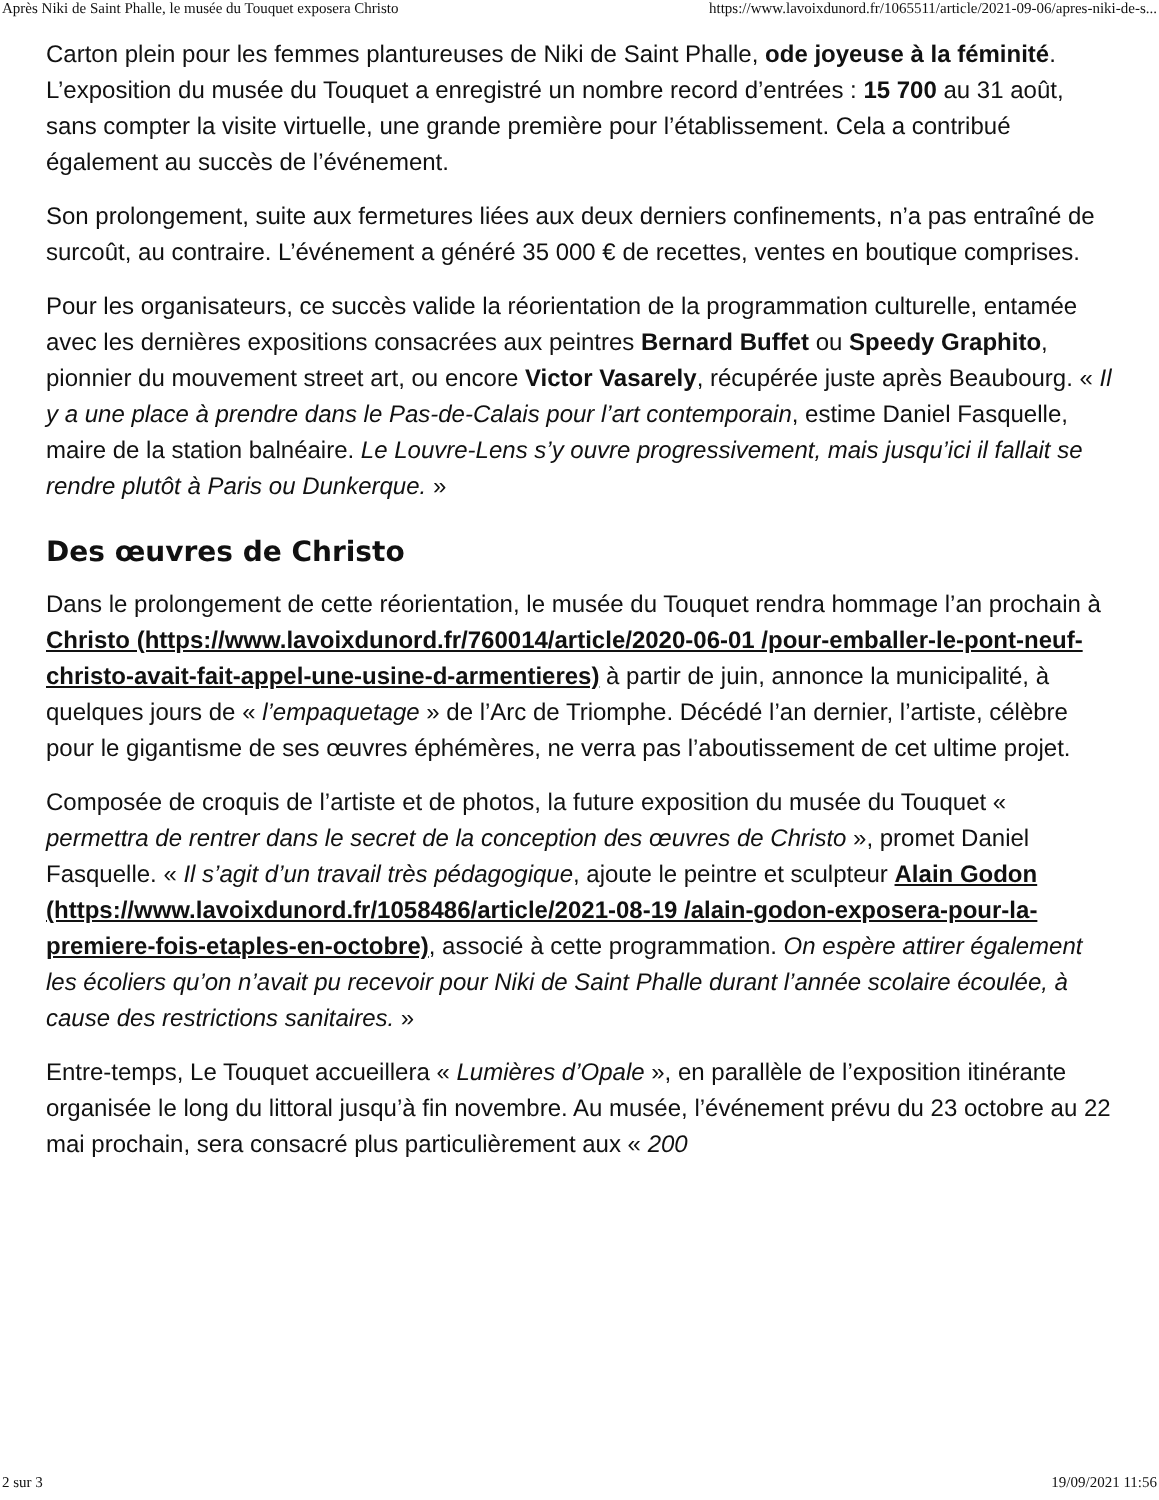Après Niki de Saint Phalle, le musée du Touquet exposera Christo https://www.lavoixdunord.fr/1065511/article/2021-09-06/apres-niki-de-s...
Carton plein pour les femmes plantureuses de Niki de Saint Phalle, ode joyeuse à la féminité. L’exposition du musée du Touquet a enregistré un nombre record d’entrées : 15 700 au 31 août, sans compter la visite virtuelle, une grande première pour l’établissement. Cela a contribué également au succès de l’événement.
Son prolongement, suite aux fermetures liées aux deux derniers confinements, n’a pas entraîné de surcoût, au contraire. L’événement a généré 35 000 € de recettes, ventes en boutique comprises.
Pour les organisateurs, ce succès valide la réorientation de la programmation culturelle, entamée avec les dernières expositions consacrées aux peintres Bernard Buffet ou Speedy Graphito, pionnier du mouvement street art, ou encore Victor Vasarely, récupérée juste après Beaubourg. « Il y a une place à prendre dans le Pas-de-Calais pour l’art contemporain, estime Daniel Fasquelle, maire de la station balnéaire. Le Louvre-Lens s’y ouvre progressivement, mais jusqu’ici il fallait se rendre plutôt à Paris ou Dunkerque. »
Des œuvres de Christo
Dans le prolongement de cette réorientation, le musée du Touquet rendra hommage l’an prochain à Christo (https://www.lavoixdunord.fr/760014/article/2020-06-01 /pour-emballer-le-pont-neuf-christo-avait-fait-appel-une-usine-d-armentieres) à partir de juin, annonce la municipalité, à quelques jours de « l’empaquetage » de l’Arc de Triomphe. Décédé l’an dernier, l’artiste, célèbre pour le gigantisme de ses œuvres éphémères, ne verra pas l’aboutissement de cet ultime projet.
Composée de croquis de l’artiste et de photos, la future exposition du musée du Touquet « permettra de rentrer dans le secret de la conception des œuvres de Christo », promet Daniel Fasquelle. « Il s’agit d’un travail très pédagogique, ajoute le peintre et sculpteur Alain Godon (https://www.lavoixdunord.fr/1058486/article/2021-08-19 /alain-godon-exposera-pour-la-premiere-fois-etaples-en-octobre), associé à cette programmation. On espère attirer également les écoliers qu’on n’avait pu recevoir pour Niki de Saint Phalle durant l’année scolaire écoulée, à cause des restrictions sanitaires. »
Entre-temps, Le Touquet accueillera « Lumières d’Opale », en parallèle de l’exposition itinérante organisée le long du littoral jusqu’à fin novembre. Au musée, l’événement prévu du 23 octobre au 22 mai prochain, sera consacré plus particulièrement aux « 200
2 sur 3 19/09/2021 11:56